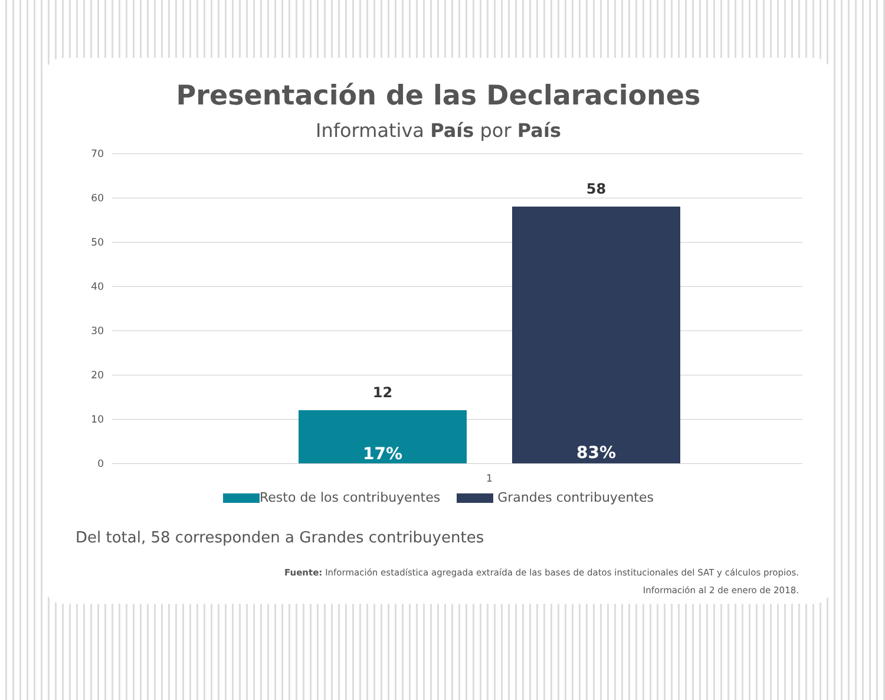Presentación de las Declaraciones
Informativa País por País
70
60
50
40
30
20
10
0
12
17%
58
83%
1
Resto de los contribuyentes Grandes contribuyentes
Del total, 58 corresponden a Grandes contribuyentes
Fuente: Información estadística agregada extraída de las bases de datos institucionales del SAT y cálculos propios.
Información al 2 de enero de 2018.